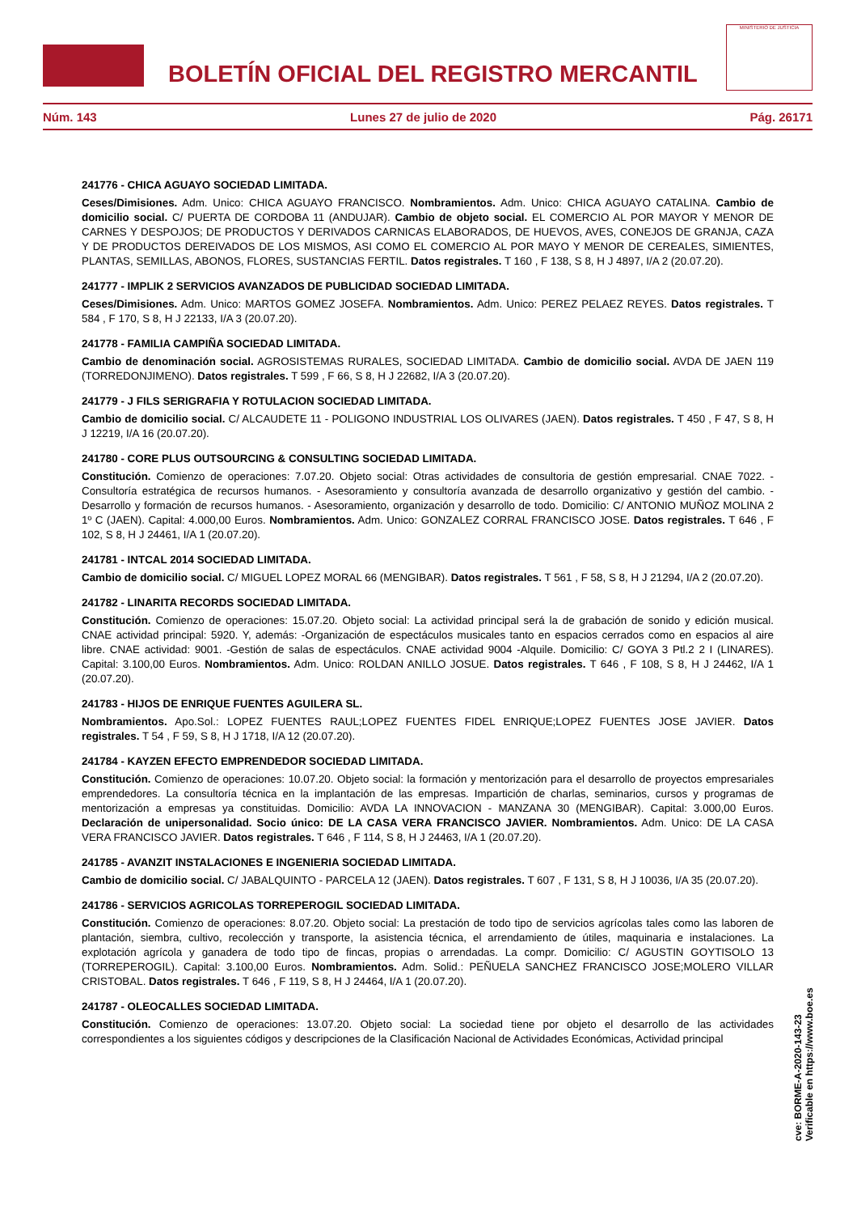BOLETÍN OFICIAL DEL REGISTRO MERCANTIL
MINISTERIO DE JUSTICIA
Núm. 143 Lunes 27 de julio de 2020 Pág. 26171
241776 - CHICA AGUAYO SOCIEDAD LIMITADA.
Ceses/Dimisiones. Adm. Unico: CHICA AGUAYO FRANCISCO. Nombramientos. Adm. Unico: CHICA AGUAYO CATALINA. Cambio de domicilio social. C/ PUERTA DE CORDOBA 11 (ANDUJAR). Cambio de objeto social. EL COMERCIO AL POR MAYOR Y MENOR DE CARNES Y DESPOJOS; DE PRODUCTOS Y DERIVADOS CARNICAS ELABORADOS, DE HUEVOS, AVES, CONEJOS DE GRANJA, CAZA Y DE PRODUCTOS DEREIVADOS DE LOS MISMOS, ASI COMO EL COMERCIO AL POR MAYO Y MENOR DE CEREALES, SIMIENTES, PLANTAS, SEMILLAS, ABONOS, FLORES, SUSTANCIAS FERTIL. Datos registrales. T 160 , F 138, S 8, H J 4897, I/A 2 (20.07.20).
241777 - IMPLIK 2 SERVICIOS AVANZADOS DE PUBLICIDAD SOCIEDAD LIMITADA.
Ceses/Dimisiones. Adm. Unico: MARTOS GOMEZ JOSEFA. Nombramientos. Adm. Unico: PEREZ PELAEZ REYES. Datos registrales. T 584 , F 170, S 8, H J 22133, I/A 3 (20.07.20).
241778 - FAMILIA CAMPIÑA SOCIEDAD LIMITADA.
Cambio de denominación social. AGROSISTEMAS RURALES, SOCIEDAD LIMITADA. Cambio de domicilio social. AVDA DE JAEN 119 (TORREDONJIMENO). Datos registrales. T 599 , F 66, S 8, H J 22682, I/A 3 (20.07.20).
241779 - J FILS SERIGRAFIA Y ROTULACION SOCIEDAD LIMITADA.
Cambio de domicilio social. C/ ALCAUDETE 11 - POLIGONO INDUSTRIAL LOS OLIVARES (JAEN). Datos registrales. T 450 , F 47, S 8, H J 12219, I/A 16 (20.07.20).
241780 - CORE PLUS OUTSOURCING & CONSULTING SOCIEDAD LIMITADA.
Constitución. Comienzo de operaciones: 7.07.20. Objeto social: Otras actividades de consultoria de gestión empresarial. CNAE 7022. - Consultoría estratégica de recursos humanos. - Asesoramiento y consultoría avanzada de desarrollo organizativo y gestión del cambio. - Desarrollo y formación de recursos humanos. - Asesoramiento, organización y desarrollo de todo. Domicilio: C/ ANTONIO MUÑOZ MOLINA 2 1º C (JAEN). Capital: 4.000,00 Euros. Nombramientos. Adm. Unico: GONZALEZ CORRAL FRANCISCO JOSE. Datos registrales. T 646 , F 102, S 8, H J 24461, I/A 1 (20.07.20).
241781 - INTCAL 2014 SOCIEDAD LIMITADA.
Cambio de domicilio social. C/ MIGUEL LOPEZ MORAL 66 (MENGIBAR). Datos registrales. T 561 , F 58, S 8, H J 21294, I/A 2 (20.07.20).
241782 - LINARITA RECORDS SOCIEDAD LIMITADA.
Constitución. Comienzo de operaciones: 15.07.20. Objeto social: La actividad principal será la de grabación de sonido y edición musical. CNAE actividad principal: 5920. Y, además: -Organización de espectáculos musicales tanto en espacios cerrados como en espacios al aire libre. CNAE actividad: 9001. -Gestión de salas de espectáculos. CNAE actividad 9004 -Alquile. Domicilio: C/ GOYA 3 Ptl.2 2 I (LINARES). Capital: 3.100,00 Euros. Nombramientos. Adm. Unico: ROLDAN ANILLO JOSUE. Datos registrales. T 646 , F 108, S 8, H J 24462, I/A 1 (20.07.20).
241783 - HIJOS DE ENRIQUE FUENTES AGUILERA SL.
Nombramientos. Apo.Sol.: LOPEZ FUENTES RAUL;LOPEZ FUENTES FIDEL ENRIQUE;LOPEZ FUENTES JOSE JAVIER. Datos registrales. T 54 , F 59, S 8, H J 1718, I/A 12 (20.07.20).
241784 - KAYZEN EFECTO EMPRENDEDOR SOCIEDAD LIMITADA.
Constitución. Comienzo de operaciones: 10.07.20. Objeto social: la formación y mentorización para el desarrollo de proyectos empresariales emprendedores. La consultoría técnica en la implantación de las empresas. Impartición de charlas, seminarios, cursos y programas de mentorización a empresas ya constituidas. Domicilio: AVDA LA INNOVACION - MANZANA 30 (MENGIBAR). Capital: 3.000,00 Euros. Declaración de unipersonalidad. Socio único: DE LA CASA VERA FRANCISCO JAVIER. Nombramientos. Adm. Unico: DE LA CASA VERA FRANCISCO JAVIER. Datos registrales. T 646 , F 114, S 8, H J 24463, I/A 1 (20.07.20).
241785 - AVANZIT INSTALACIONES E INGENIERIA SOCIEDAD LIMITADA.
Cambio de domicilio social. C/ JABALQUINTO - PARCELA 12 (JAEN). Datos registrales. T 607 , F 131, S 8, H J 10036, I/A 35 (20.07.20).
241786 - SERVICIOS AGRICOLAS TORREPEROGIL SOCIEDAD LIMITADA.
Constitución. Comienzo de operaciones: 8.07.20. Objeto social: La prestación de todo tipo de servicios agrícolas tales como las laboren de plantación, siembra, cultivo, recolección y transporte, la asistencia técnica, el arrendamiento de útiles, maquinaria e instalaciones. La explotación agrícola y ganadera de todo tipo de fincas, propias o arrendadas. La compr. Domicilio: C/ AGUSTIN GOYTISOLO 13 (TORREPEROGIL). Capital: 3.100,00 Euros. Nombramientos. Adm. Solid.: PEÑUELA SANCHEZ FRANCISCO JOSE;MOLERO VILLAR CRISTOBAL. Datos registrales. T 646 , F 119, S 8, H J 24464, I/A 1 (20.07.20).
241787 - OLEOCALLES SOCIEDAD LIMITADA.
Constitución. Comienzo de operaciones: 13.07.20. Objeto social: La sociedad tiene por objeto el desarrollo de las actividades correspondientes a los siguientes códigos y descripciones de la Clasificación Nacional de Actividades Económicas, Actividad principal
cve: BORME-A-2020-143-23
Verificable en https://www.boe.es